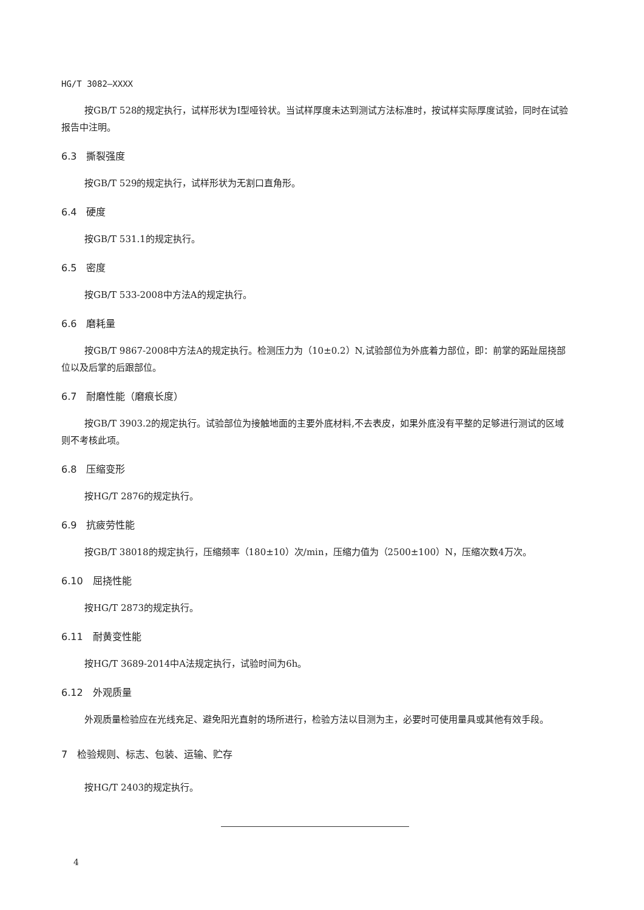HG/T 3082—XXXX
按GB/T 528的规定执行，试样形状为I型哑铃状。当试样厚度未达到测试方法标准时，按试样实际厚度试验，同时在试验报告中注明。
6.3　撕裂强度
按GB/T 529的规定执行，试样形状为无割口直角形。
6.4　硬度
按GB/T 531.1的规定执行。
6.5　密度
按GB/T 533-2008中方法A的规定执行。
6.6　磨耗量
按GB/T 9867-2008中方法A的规定执行。检测压力为（10±0.2）N,试验部位为外底着力部位，即：前掌的跖趾屈挠部位以及后掌的后跟部位。
6.7　耐磨性能（磨痕长度）
按GB/T 3903.2的规定执行。试验部位为接触地面的主要外底材料,不去表皮，如果外底没有平整的足够进行测试的区域则不考核此项。
6.8　压缩变形
按HG/T 2876的规定执行。
6.9　抗疲劳性能
按GB/T 38018的规定执行，压缩频率（180±10）次/min，压缩力值为（2500±100）N，压缩次数4万次。
6.10　屈挠性能
按HG/T 2873的规定执行。
6.11　耐黄变性能
按HG/T 3689-2014中A法规定执行，试验时间为6h。
6.12　外观质量
外观质量检验应在光线充足、避免阳光直射的场所进行，检验方法以目测为主，必要时可使用量具或其他有效手段。
7　检验规则、标志、包装、运输、贮存
按HG/T 2403的规定执行。
4